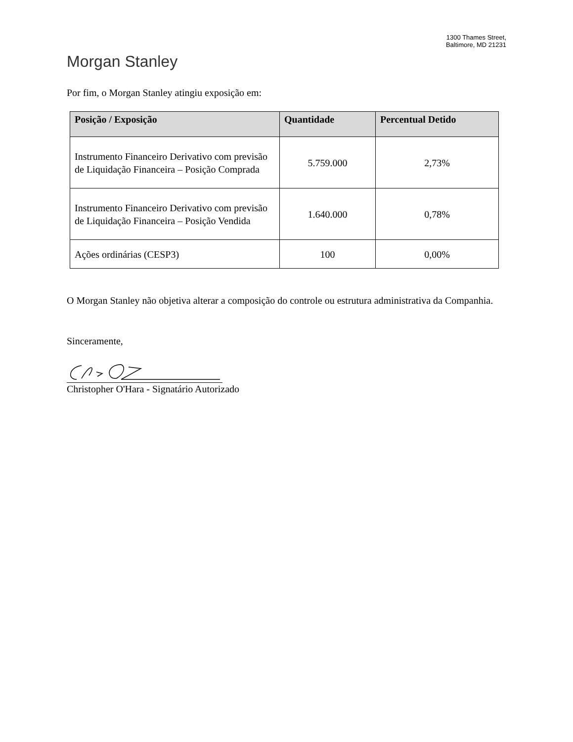1300 Thames Street,
Baltimore, MD 21231
Morgan Stanley
Por fim, o Morgan Stanley atingiu exposição em:
| Posição / Exposição | Quantidade | Percentual Detido |
| --- | --- | --- |
| Instrumento Financeiro Derivativo com previsão de Liquidação Financeira – Posição Comprada | 5.759.000 | 2,73% |
| Instrumento Financeiro Derivativo com previsão de Liquidação Financeira – Posição Vendida | 1.640.000 | 0,78% |
| Ações ordinárias (CESP3) | 100 | 0,00% |
O Morgan Stanley não objetiva alterar a composição do controle ou estrutura administrativa da Companhia.
Sinceramente,
Christopher O'Hara - Signatário Autorizado